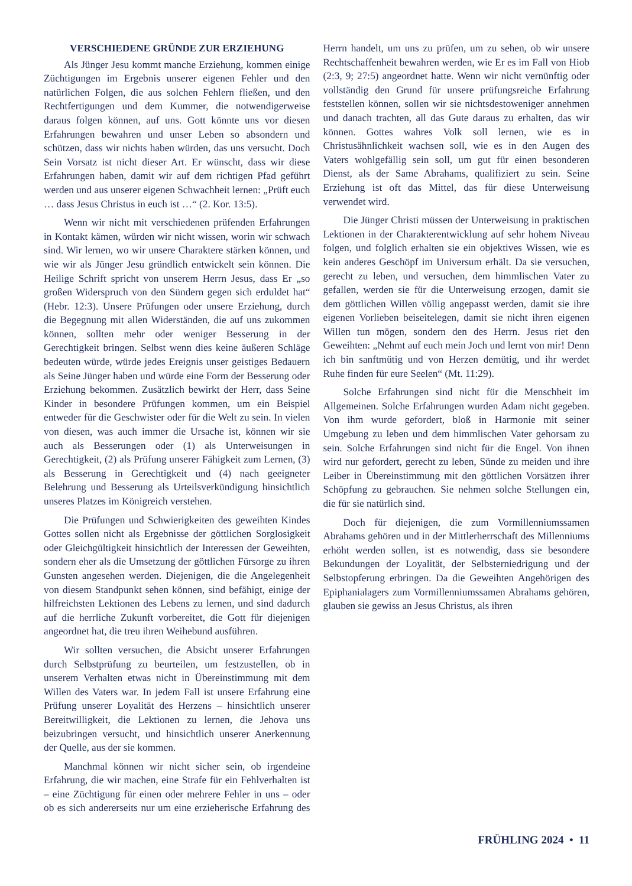VERSCHIEDENE GRÜNDE ZUR ERZIEHUNG
Als Jünger Jesu kommt manche Erziehung, kommen einige Züchtigungen im Ergebnis unserer eigenen Fehler und den natürlichen Folgen, die aus solchen Fehlern fließen, und den Rechtfertigungen und dem Kummer, die notwendigerweise daraus folgen können, auf uns. Gott könnte uns vor diesen Erfahrungen bewahren und unser Leben so absondern und schützen, dass wir nichts haben würden, das uns versucht. Doch Sein Vorsatz ist nicht dieser Art. Er wünscht, dass wir diese Erfahrungen haben, damit wir auf dem richtigen Pfad geführt werden und aus unserer eigenen Schwachheit lernen: „Prüft euch … dass Jesus Christus in euch ist …“ (2. Kor. 13:5).
Wenn wir nicht mit verschiedenen prüfenden Erfahrungen in Kontakt kämen, würden wir nicht wissen, worin wir schwach sind. Wir lernen, wo wir unsere Charaktere stärken können, und wie wir als Jünger Jesu gründlich entwickelt sein können. Die Heilige Schrift spricht von unserem Herrn Jesus, dass Er „so großen Widerspruch von den Sündern gegen sich erduldet hat“ (Hebr. 12:3). Unsere Prüfungen oder unsere Erziehung, durch die Begegnung mit allen Widerständen, die auf uns zukommen können, sollten mehr oder weniger Besserung in der Gerechtigkeit bringen. Selbst wenn dies keine äußeren Schläge bedeuten würde, würde jedes Ereignis unser geistiges Bedauern als Seine Jünger haben und würde eine Form der Besserung oder Erziehung bekommen. Zusätzlich bewirkt der Herr, dass Seine Kinder in besondere Prüfungen kommen, um ein Beispiel entweder für die Geschwister oder für die Welt zu sein. In vielen von diesen, was auch immer die Ursache ist, können wir sie auch als Besserungen oder (1) als Unterweisungen in Gerechtigkeit, (2) als Prüfung unserer Fähigkeit zum Lernen, (3) als Besserung in Gerechtigkeit und (4) nach geeigneter Belehrung und Besserung als Urteilsverkündigung hinsichtlich unseres Platzes im Königreich verstehen.
Die Prüfungen und Schwierigkeiten des geweihten Kindes Gottes sollen nicht als Ergebnisse der göttlichen Sorglosigkeit oder Gleichgültigkeit hinsichtlich der Interessen der Geweihten, sondern eher als die Umsetzung der göttlichen Fürsorge zu ihren Gunsten angesehen werden. Diejenigen, die die Angelegenheit von diesem Standpunkt sehen können, sind befähigt, einige der hilfreichsten Lektionen des Lebens zu lernen, und sind dadurch auf die herrliche Zukunft vorbereitet, die Gott für diejenigen angeordnet hat, die treu ihren Weihebund ausführen.
Wir sollten versuchen, die Absicht unserer Erfahrungen durch Selbstprüfung zu beurteilen, um festzustellen, ob in unserem Verhalten etwas nicht in Übereinstimmung mit dem Willen des Vaters war. In jedem Fall ist unsere Erfahrung eine Prüfung unserer Loyalität des Herzens – hinsichtlich unserer Bereitwilligkeit, die Lektionen zu lernen, die Jehova uns beizubringen versucht, und hinsichtlich unserer Anerkennung der Quelle, aus der sie kommen.
Manchmal können wir nicht sicher sein, ob irgendeine Erfahrung, die wir machen, eine Strafe für ein Fehlverhalten ist – eine Züchtigung für einen oder mehrere Fehler in uns – oder ob es sich andererseits nur um eine erzieherische Erfahrung des Herrn handelt, um uns zu prüfen, um zu sehen, ob wir unsere Rechtschaffenheit bewahren werden, wie Er es im Fall von Hiob (2:3, 9; 27:5) angeordnet hatte. Wenn wir nicht vernünftig oder vollständig den Grund für unsere prüfungsreiche Erfahrung feststellen können, sollen wir sie nichtsdestoweniger annehmen und danach trachten, all das Gute daraus zu erhalten, das wir können. Gottes wahres Volk soll lernen, wie es in Christusähnlichkeit wachsen soll, wie es in den Augen des Vaters wohlgefällig sein soll, um gut für einen besonderen Dienst, als der Same Abrahams, qualifiziert zu sein. Seine Erziehung ist oft das Mittel, das für diese Unterweisung verwendet wird.
Die Jünger Christi müssen der Unterweisung in praktischen Lektionen in der Charakterentwicklung auf sehr hohem Niveau folgen, und folglich erhalten sie ein objektives Wissen, wie es kein anderes Geschöpf im Universum erhält. Da sie versuchen, gerecht zu leben, und versuchen, dem himmlischen Vater zu gefallen, werden sie für die Unterweisung erzogen, damit sie dem göttlichen Willen völlig angepasst werden, damit sie ihre eigenen Vorlieben beiseitelegen, damit sie nicht ihren eigenen Willen tun mögen, sondern den des Herrn. Jesus riet den Geweihten: „Nehmt auf euch mein Joch und lernt von mir! Denn ich bin sanftmütig und von Herzen demütig, und ihr werdet Ruhe finden für eure Seelen“ (Mt. 11:29).
Solche Erfahrungen sind nicht für die Menschheit im Allgemeinen. Solche Erfahrungen wurden Adam nicht gegeben. Von ihm wurde gefordert, bloß in Harmonie mit seiner Umgebung zu leben und dem himmlischen Vater gehorsam zu sein. Solche Erfahrungen sind nicht für die Engel. Von ihnen wird nur gefordert, gerecht zu leben, Sünde zu meiden und ihre Leiber in Übereinstimmung mit den göttlichen Vorsätzen ihrer Schöpfung zu gebrauchen. Sie nehmen solche Stellungen ein, die für sie natürlich sind.
Doch für diejenigen, die zum Vormillenniumssamen Abrahams gehören und in der Mittlerherrschaft des Millenniums erhöht werden sollen, ist es notwendig, dass sie besondere Bekundungen der Loyalität, der Selbsterniedrigung und der Selbstopferung erbringen. Da die Geweihten Angehörigen des Epiphanialagers zum Vormillenniumssamen Abrahams gehören, glauben sie gewiss an Jesus Christus, als ihren
FRÜHLING 2024 • 11